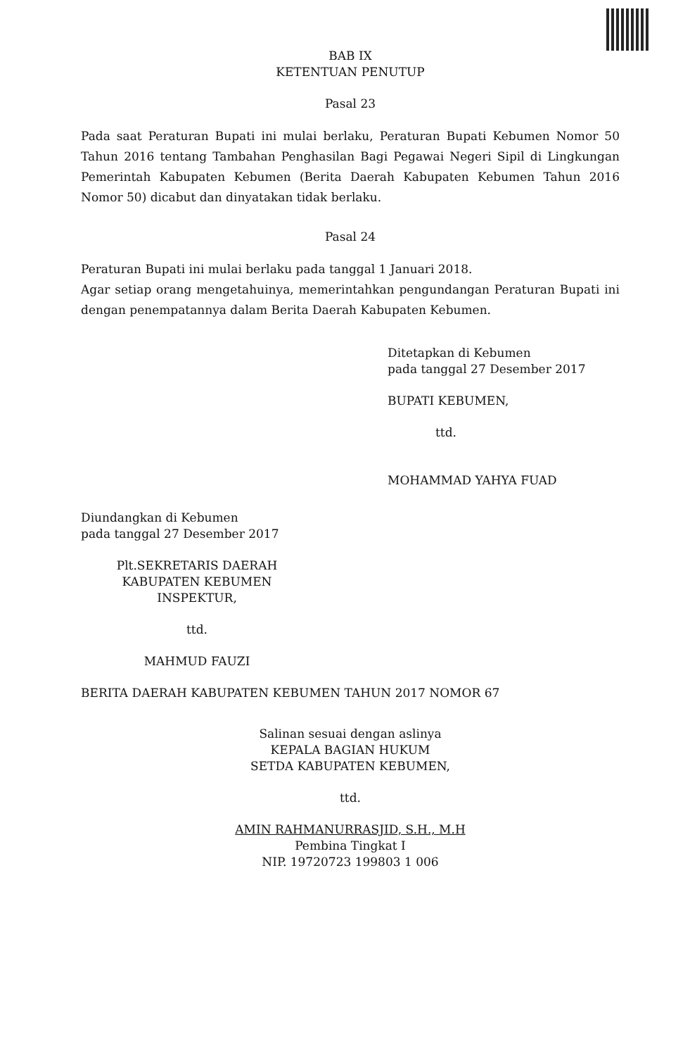BAB IX
KETENTUAN PENUTUP
Pasal 23
Pada saat Peraturan Bupati ini mulai berlaku, Peraturan Bupati Kebumen Nomor 50 Tahun 2016 tentang Tambahan Penghasilan Bagi Pegawai Negeri Sipil di Lingkungan Pemerintah Kabupaten Kebumen (Berita Daerah Kabupaten Kebumen Tahun 2016 Nomor 50) dicabut dan dinyatakan tidak berlaku.
Pasal 24
Peraturan Bupati ini mulai berlaku pada tanggal 1 Januari 2018.
Agar setiap orang mengetahuinya, memerintahkan pengundangan Peraturan Bupati ini dengan penempatannya dalam Berita Daerah Kabupaten Kebumen.
Ditetapkan di Kebumen
pada tanggal 27 Desember 2017
BUPATI KEBUMEN,
ttd.
MOHAMMAD YAHYA FUAD
Diundangkan di Kebumen
pada tanggal 27 Desember 2017
Plt.SEKRETARIS DAERAH
KABUPATEN KEBUMEN
INSPEKTUR,
ttd.
MAHMUD FAUZI
BERITA DAERAH KABUPATEN KEBUMEN TAHUN 2017 NOMOR 67
Salinan sesuai dengan aslinya
KEPALA BAGIAN HUKUM
SETDA KABUPATEN KEBUMEN,
ttd.
AMIN RAHMANURRASJID, S.H., M.H
Pembina Tingkat I
NIP. 19720723 199803 1 006